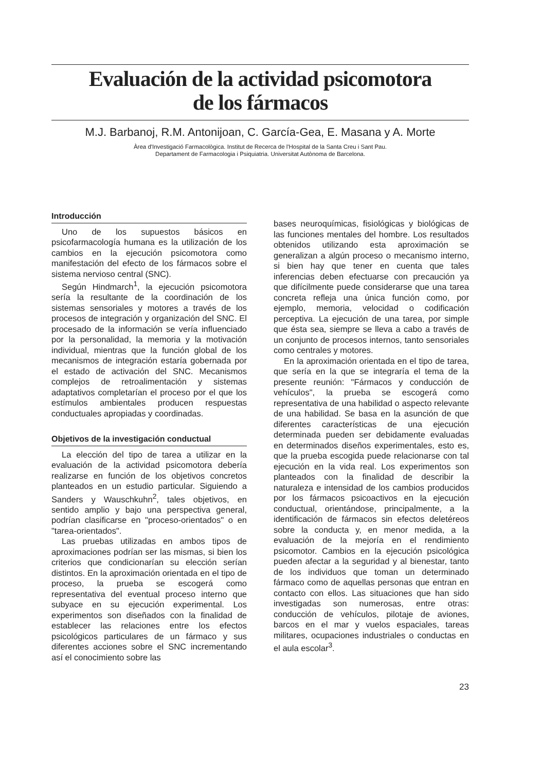Evaluación de la actividad psicomotora
de los fármacos
M.J. Barbanoj, R.M. Antonijoan, C. García-Gea, E. Masana y A. Morte
Àrea d'Investigació Farmacològica. Institut de Recerca de l'Hospital de la Santa Creu i Sant Pau.
Departament de Farmacologia i Psiquiatria. Universitat Autònoma de Barcelona.
Introducción
Uno de los supuestos básicos en psicofarmacología humana es la utilización de los cambios en la ejecución psicomotora como manifestación del efecto de los fármacos sobre el sistema nervioso central (SNC).
Según Hindmarch<sup>1</sup>, la ejecución psicomotora sería la resultante de la coordinación de los sistemas sensoriales y motores a través de los procesos de integración y organización del SNC. El procesado de la información se vería influenciado por la personalidad, la memoria y la motivación individual, mientras que la función global de los mecanismos de integración estaría gobernada por el estado de activación del SNC. Mecanismos complejos de retroalimentación y sistemas adaptativos completarían el proceso por el que los estímulos ambientales producen respuestas conductuales apropiadas y coordinadas.
Objetivos de la investigación conductual
La elección del tipo de tarea a utilizar en la evaluación de la actividad psicomotora debería realizarse en función de los objetivos concretos planteados en un estudio particular. Siguiendo a Sanders y Wauschkuhn<sup>2</sup>, tales objetivos, en sentido amplio y bajo una perspectiva general, podrían clasificarse en "proceso-orientados" o en "tarea-orientados".
Las pruebas utilizadas en ambos tipos de aproximaciones podrían ser las mismas, si bien los criterios que condicionarían su elección serían distintos. En la aproximación orientada en el tipo de proceso, la prueba se escogerá como representativa del eventual proceso interno que subyace en su ejecución experimental. Los experimentos son diseñados con la finalidad de establecer las relaciones entre los efectos psicológicos particulares de un fármaco y sus diferentes acciones sobre el SNC incrementando así el conocimiento sobre las
bases neuroquímicas, fisiológicas y biológicas de las funciones mentales del hombre. Los resultados obtenidos utilizando esta aproximación se generalizan a algún proceso o mecanismo interno, si bien hay que tener en cuenta que tales inferencias deben efectuarse con precaución ya que difícilmente puede considerarse que una tarea concreta refleja una única función como, por ejemplo, memoria, velocidad o codificación perceptiva. La ejecución de una tarea, por simple que ésta sea, siempre se lleva a cabo a través de un conjunto de procesos internos, tanto sensoriales como centrales y motores.
En la aproximación orientada en el tipo de tarea, que sería en la que se integraría el tema de la presente reunión: "Fármacos y conducción de vehículos", la prueba se escogerá como representativa de una habilidad o aspecto relevante de una habilidad. Se basa en la asunción de que diferentes características de una ejecución determinada pueden ser debidamente evaluadas en determinados diseños experimentales, esto es, que la prueba escogida puede relacionarse con tal ejecución en la vida real. Los experimentos son planteados con la finalidad de describir la naturaleza e intensidad de los cambios producidos por los fármacos psicoactivos en la ejecución conductual, orientándose, principalmente, a la identificación de fármacos sin efectos deletéreos sobre la conducta y, en menor medida, a la evaluación de la mejoría en el rendimiento psicomotor. Cambios en la ejecución psicológica pueden afectar a la seguridad y al bienestar, tanto de los individuos que toman un determinado fármaco como de aquellas personas que entran en contacto con ellos. Las situaciones que han sido investigadas son numerosas, entre otras: conducción de vehículos, pilotaje de aviones, barcos en el mar y vuelos espaciales, tareas militares, ocupaciones industriales o conductas en el aula escolar<sup>3</sup>.
23